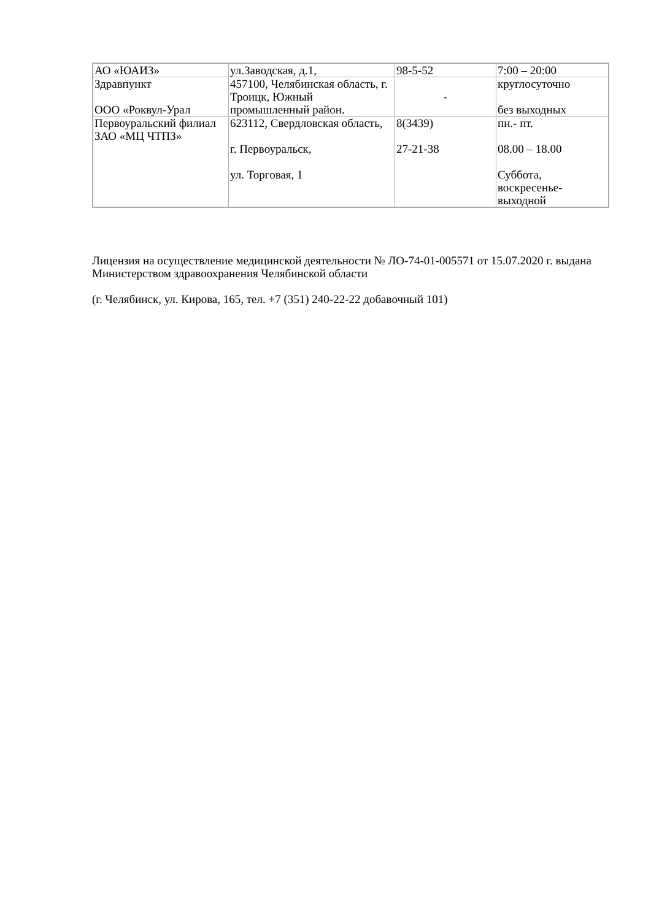| АО «ЮАИЗ» | ул.Заводская, д.1, | 98-5-52 | 7:00 – 20:00 |
| Здравпункт ООО «Роквул-Урал | 457100, Челябинская область, г. Троицк, Южный промышленный район. | - | круглосуточно без выходных |
| Первоуральский филиал ЗАО «МЦ ЧТПЗ» | 623112, Свердловская область, г. Первоуральск, ул. Торговая, 1 | 8(3439) 27-21-38 | пн.- пт. 08.00 – 18.00 Суббота, воскресенье-выходной |
Лицензия на осуществление медицинской деятельности № ЛО-74-01-005571 от 15.07.2020 г. выдана Министерством здравоохранения Челябинской области
(г. Челябинск, ул. Кирова, 165, тел. +7 (351) 240-22-22 добавочный 101)